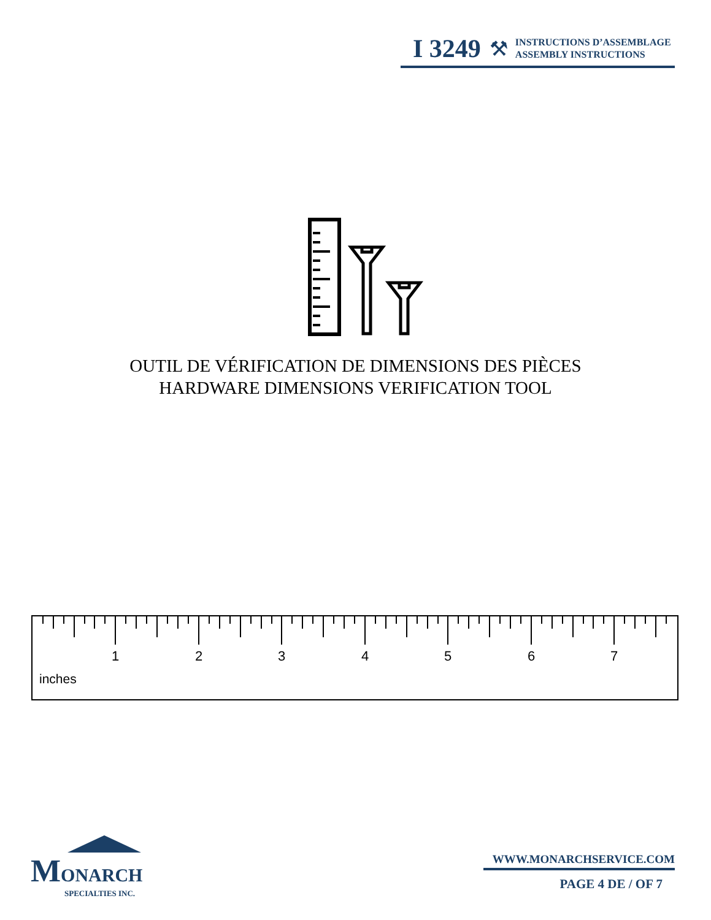I 3249 ⚒
INSTRUCTIONS D’ASSEMBLAGE
ASSEMBLY INSTRUCTIONS
OUTIL DE VÉRIFICATION DE DIMENSIONS DES PIÈCES
HARDWARE DIMENSIONS VERIFICATION TOOL
1 2 3 4 5 6 7
inches
MONARCH
SPECIALTIES INC.
WWW.MONARCHSERVICE.COM
PAGE 4 DE / OF 7